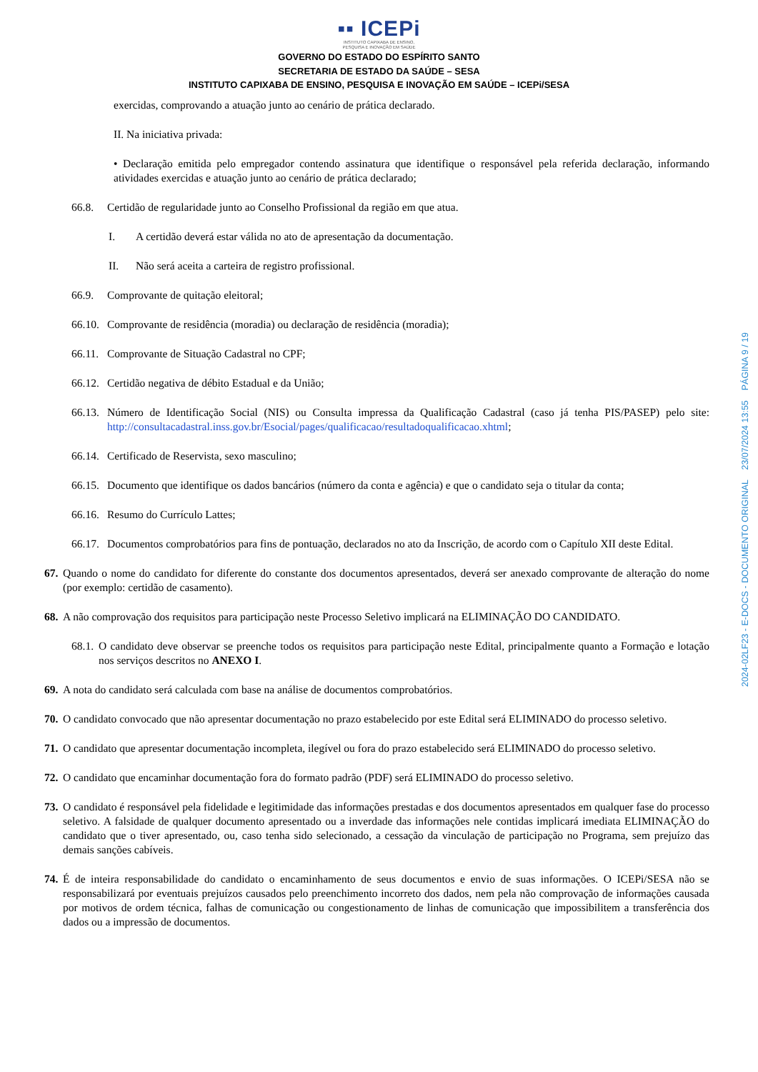▪▪ ICEPi
INSTITUTO CAPIXABA DE ENSINO,
PESQUISA E INOVAÇÃO EM SAÚDE
GOVERNO DO ESTADO DO ESPÍRITO SANTO
SECRETARIA DE ESTADO DA SAÚDE – SESA
INSTITUTO CAPIXABA DE ENSINO, PESQUISA E INOVAÇÃO EM SAÚDE – ICEPi/SESA
exercidas, comprovando a atuação junto ao cenário de prática declarado.
II. Na iniciativa privada:
• Declaração emitida pelo empregador contendo assinatura que identifique o responsável pela referida declaração, informando atividades exercidas e atuação junto ao cenário de prática declarado;
66.8. Certidão de regularidade junto ao Conselho Profissional da região em que atua.
I. A certidão deverá estar válida no ato de apresentação da documentação.
II. Não será aceita a carteira de registro profissional.
66.9. Comprovante de quitação eleitoral;
66.10. Comprovante de residência (moradia) ou declaração de residência (moradia);
66.11. Comprovante de Situação Cadastral no CPF;
66.12. Certidão negativa de débito Estadual e da União;
66.13. Número de Identificação Social (NIS) ou Consulta impressa da Qualificação Cadastral (caso já tenha PIS/PASEP) pelo site: http://consultacadastral.inss.gov.br/Esocial/pages/qualificacao/resultadoqualificacao.xhtml;
66.14. Certificado de Reservista, sexo masculino;
66.15. Documento que identifique os dados bancários (número da conta e agência) e que o candidato seja o titular da conta;
66.16. Resumo do Currículo Lattes;
66.17. Documentos comprobatórios para fins de pontuação, declarados no ato da Inscrição, de acordo com o Capítulo XII deste Edital.
67. Quando o nome do candidato for diferente do constante dos documentos apresentados, deverá ser anexado comprovante de alteração do nome (por exemplo: certidão de casamento).
68. A não comprovação dos requisitos para participação neste Processo Seletivo implicará na ELIMINAÇÃO DO CANDIDATO.
68.1. O candidato deve observar se preenche todos os requisitos para participação neste Edital, principalmente quanto a Formação e lotação nos serviços descritos no ANEXO I.
69. A nota do candidato será calculada com base na análise de documentos comprobatórios.
70. O candidato convocado que não apresentar documentação no prazo estabelecido por este Edital será ELIMINADO do processo seletivo.
71. O candidato que apresentar documentação incompleta, ilegível ou fora do prazo estabelecido será ELIMINADO do processo seletivo.
72. O candidato que encaminhar documentação fora do formato padrão (PDF) será ELIMINADO do processo seletivo.
73. O candidato é responsável pela fidelidade e legitimidade das informações prestadas e dos documentos apresentados em qualquer fase do processo seletivo. A falsidade de qualquer documento apresentado ou a inverdade das informações nele contidas implicará imediata ELIMINAÇÃO do candidato que o tiver apresentado, ou, caso tenha sido selecionado, a cessação da vinculação de participação no Programa, sem prejuízo das demais sanções cabíveis.
74. É de inteira responsabilidade do candidato o encaminhamento de seus documentos e envio de suas informações. O ICEPi/SESA não se responsabilizará por eventuais prejuízos causados pelo preenchimento incorreto dos dados, nem pela não comprovação de informações causada por motivos de ordem técnica, falhas de comunicação ou congestionamento de linhas de comunicação que impossibilitem a transferência dos dados ou a impressão de documentos.
2024-02LF23 - E-DOCS - DOCUMENTO ORIGINAL 23/07/2024 13:55 PÁGINA 9 / 19